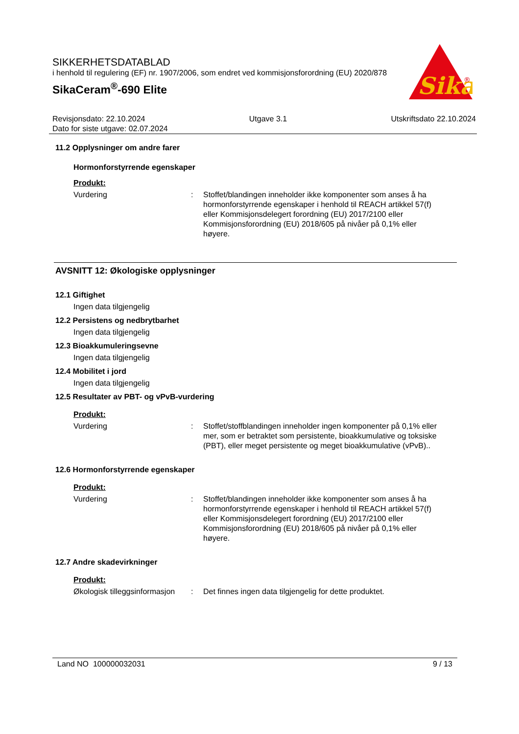SIKKERHETSDATABLAD
i henhold til regulering (EF) nr. 1907/2006, som endret ved kommisjonsforordning (EU) 2020/878
SikaCeram<sup>®</sup>-690 Elite
Sika
®
Revisjonsdato: 22.10.2024 Utgave 3.1 Utskriftsdato 22.10.2024
Dato for siste utgave: 02.07.2024
11.2 Opplysninger om andre farer
Hormonforstyrrende egenskaper
Produkt:
Vurdering: Stoffet/blandingen inneholder ikke komponenter som anses å ha hormonforstyrrende egenskaper i henhold til REACH artikkel 57(f) eller Kommisjonsdelegert forordning (EU) 2017/2100 eller Kommisjonsforordning (EU) 2018/605 på nivåer på 0,1% eller høyere.
AVSNITT 12: Økologiske opplysninger
12.1 Giftighet
Ingen data tilgjengelig
12.2 Persistens og nedbrytbarhet
Ingen data tilgjengelig
12.3 Bioakkumuleringsevne
Ingen data tilgjengelig
12.4 Mobilitet i jord
Ingen data tilgjengelig
12.5 Resultater av PBT- og vPvB-vurdering
Produkt:
Vurdering: Stoffet/stoffblandingen inneholder ingen komponenter på 0,1% eller mer, som er betraktet som persistente, bioakkumulative og toksiske (PBT), eller meget persistente og meget bioakkumulative (vPvB)..
12.6 Hormonforstyrrende egenskaper
Produkt:
Vurdering: Stoffet/blandingen inneholder ikke komponenter som anses å ha hormonforstyrrende egenskaper i henhold til REACH artikkel 57(f) eller Kommisjonsdelegert forordning (EU) 2017/2100 eller Kommisjonsforordning (EU) 2018/605 på nivåer på 0,1% eller høyere.
12.7 Andre skadevirkninger
Produkt:
Økologisk tilleggsinformasjon: Det finnes ingen data tilgjengelig for dette produktet.
Land NO 100000032031 9 / 13